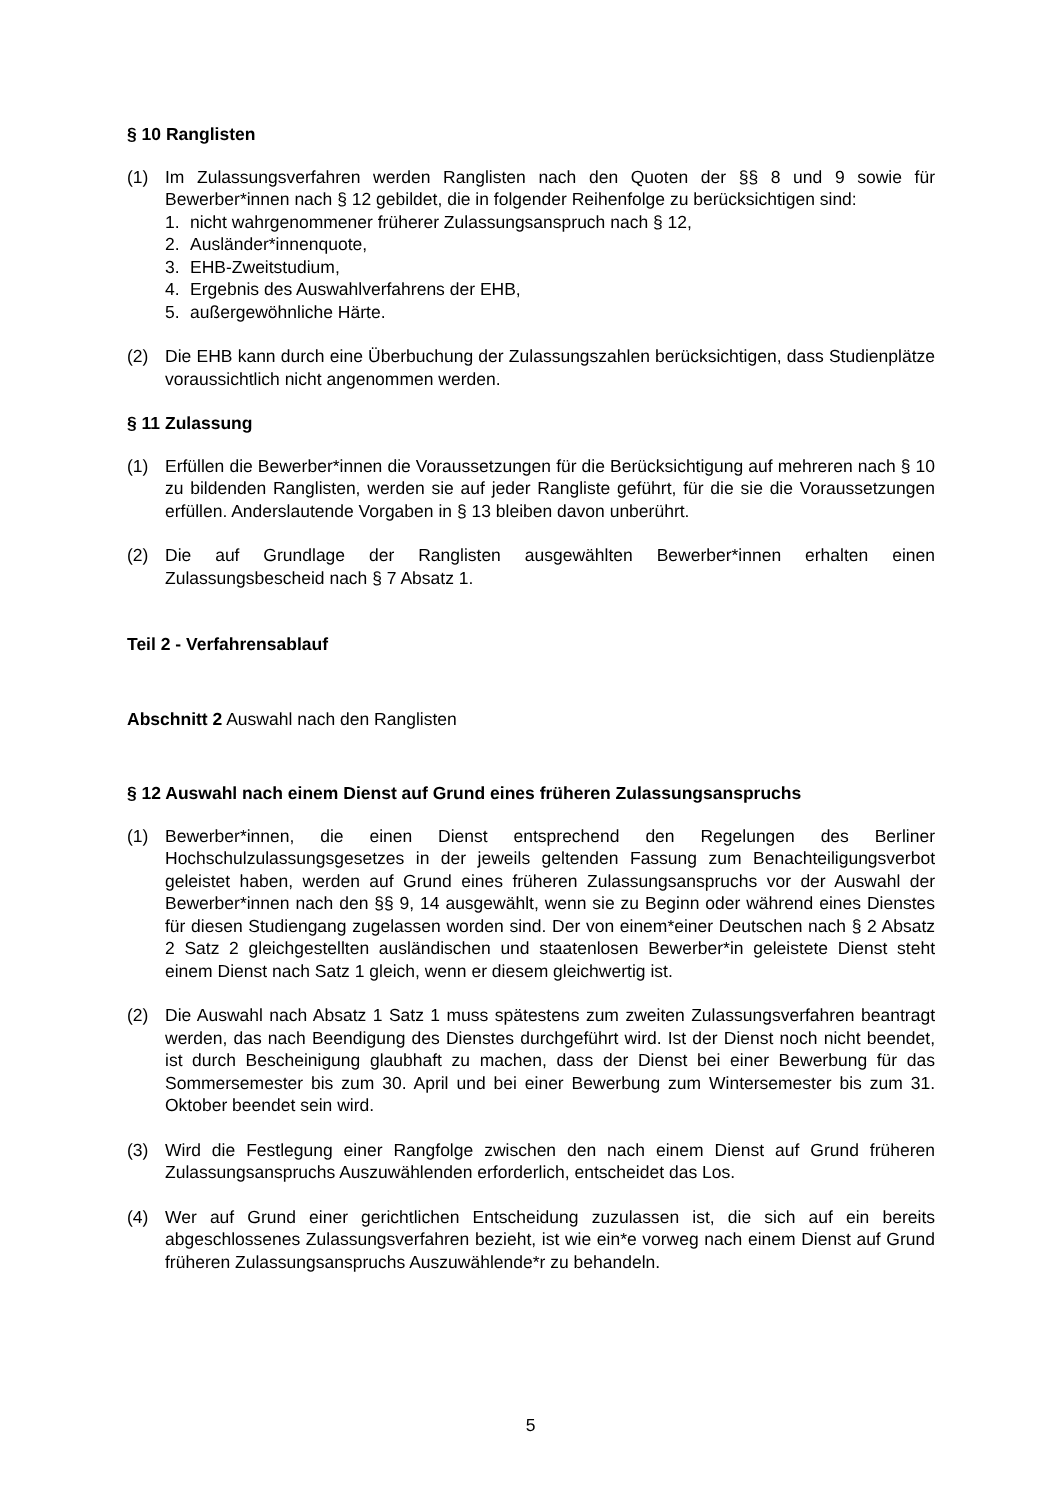§ 10 Ranglisten
(1) Im Zulassungsverfahren werden Ranglisten nach den Quoten der §§ 8 und 9 sowie für Bewerber*innen nach § 12 gebildet, die in folgender Reihenfolge zu berücksichtigen sind:
1. nicht wahrgenommener früherer Zulassungsanspruch nach § 12,
2. Ausländer*innenquote,
3. EHB-Zweitstudium,
4. Ergebnis des Auswahlverfahrens der EHB,
5. außergewöhnliche Härte.
(2) Die EHB kann durch eine Überbuchung der Zulassungszahlen berücksichtigen, dass Studienplätze voraussichtlich nicht angenommen werden.
§ 11 Zulassung
(1) Erfüllen die Bewerber*innen die Voraussetzungen für die Berücksichtigung auf mehreren nach § 10 zu bildenden Ranglisten, werden sie auf jeder Rangliste geführt, für die sie die Voraussetzungen erfüllen. Anderslautende Vorgaben in § 13 bleiben davon unberührt.
(2) Die auf Grundlage der Ranglisten ausgewählten Bewerber*innen erhalten einen Zulassungsbescheid nach § 7 Absatz 1.
Teil 2 - Verfahrensablauf
Abschnitt 2 Auswahl nach den Ranglisten
§ 12 Auswahl nach einem Dienst auf Grund eines früheren Zulassungsanspruchs
(1) Bewerber*innen, die einen Dienst entsprechend den Regelungen des Berliner Hochschulzulassungsgesetzes in der jeweils geltenden Fassung zum Benachteiligungsverbot geleistet haben, werden auf Grund eines früheren Zulassungsanspruchs vor der Auswahl der Bewerber*innen nach den §§ 9, 14 ausgewählt, wenn sie zu Beginn oder während eines Dienstes für diesen Studiengang zugelassen worden sind. Der von einem*einer Deutschen nach § 2 Absatz 2 Satz 2 gleichgestellten ausländischen und staatenlosen Bewerber*in geleistete Dienst steht einem Dienst nach Satz 1 gleich, wenn er diesem gleichwertig ist.
(2) Die Auswahl nach Absatz 1 Satz 1 muss spätestens zum zweiten Zulassungsverfahren beantragt werden, das nach Beendigung des Dienstes durchgeführt wird. Ist der Dienst noch nicht beendet, ist durch Bescheinigung glaubhaft zu machen, dass der Dienst bei einer Bewerbung für das Sommersemester bis zum 30. April und bei einer Bewerbung zum Wintersemester bis zum 31. Oktober beendet sein wird.
(3) Wird die Festlegung einer Rangfolge zwischen den nach einem Dienst auf Grund früheren Zulassungsanspruchs Auszuwählenden erforderlich, entscheidet das Los.
(4) Wer auf Grund einer gerichtlichen Entscheidung zuzulassen ist, die sich auf ein bereits abgeschlossenes Zulassungsverfahren bezieht, ist wie ein*e vorweg nach einem Dienst auf Grund früheren Zulassungsanspruchs Auszuwählende*r zu behandeln.
5